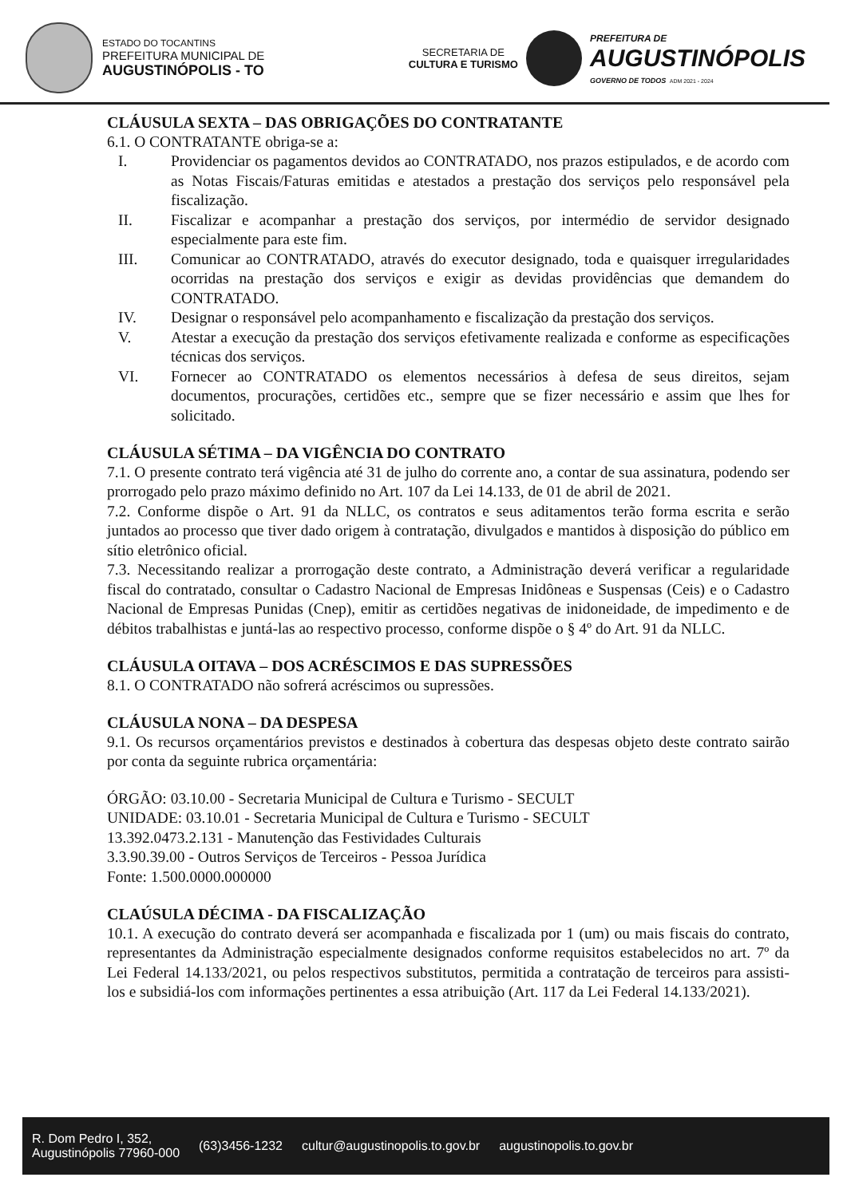ESTADO DO TOCANTINS
PREFEITURA MUNICIPAL DE
AUGUSTINÓPOLIS - TO
SECRETARIA DE
CULTURA E TURISMO
PREFEITURA DE
AUGUSTINÓPOLIS
GOVERNO DE TODOS ADM 2021 - 2024
CLÁUSULA SEXTA – DAS OBRIGAÇÕES DO CONTRATANTE
6.1. O CONTRATANTE obriga-se a:
I. Providenciar os pagamentos devidos ao CONTRATADO, nos prazos estipulados, e de acordo com as Notas Fiscais/Faturas emitidas e atestados a prestação dos serviços pelo responsável pela fiscalização.
II. Fiscalizar e acompanhar a prestação dos serviços, por intermédio de servidor designado especialmente para este fim.
III. Comunicar ao CONTRATADO, através do executor designado, toda e quaisquer irregularidades ocorridas na prestação dos serviços e exigir as devidas providências que demandem do CONTRATADO.
IV. Designar o responsável pelo acompanhamento e fiscalização da prestação dos serviços.
V. Atestar a execução da prestação dos serviços efetivamente realizada e conforme as especificações técnicas dos serviços.
VI. Fornecer ao CONTRATADO os elementos necessários à defesa de seus direitos, sejam documentos, procurações, certidões etc., sempre que se fizer necessário e assim que lhes for solicitado.
CLÁUSULA SÉTIMA – DA VIGÊNCIA DO CONTRATO
7.1. O presente contrato terá vigência até 31 de julho do corrente ano, a contar de sua assinatura, podendo ser prorrogado pelo prazo máximo definido no Art. 107 da Lei 14.133, de 01 de abril de 2021.
7.2. Conforme dispõe o Art. 91 da NLLC, os contratos e seus aditamentos terão forma escrita e serão juntados ao processo que tiver dado origem à contratação, divulgados e mantidos à disposição do público em sítio eletrônico oficial.
7.3. Necessitando realizar a prorrogação deste contrato, a Administração deverá verificar a regularidade fiscal do contratado, consultar o Cadastro Nacional de Empresas Inidôneas e Suspensas (Ceis) e o Cadastro Nacional de Empresas Punidas (Cnep), emitir as certidões negativas de inidoneidade, de impedimento e de débitos trabalhistas e juntá-las ao respectivo processo, conforme dispõe o § 4º do Art. 91 da NLLC.
CLÁUSULA OITAVA – DOS ACRÉSCIMOS E DAS SUPRESSÕES
8.1. O CONTRATADO não sofrerá acréscimos ou supressões.
CLÁUSULA NONA – DA DESPESA
9.1. Os recursos orçamentários previstos e destinados à cobertura das despesas objeto deste contrato sairão por conta da seguinte rubrica orçamentária:
ÓRGÃO: 03.10.00 - Secretaria Municipal de Cultura e Turismo - SECULT
UNIDADE: 03.10.01 - Secretaria Municipal de Cultura e Turismo - SECULT
13.392.0473.2.131 - Manutenção das Festividades Culturais
3.3.90.39.00 - Outros Serviços de Terceiros - Pessoa Jurídica
Fonte: 1.500.0000.000000
CLAÚSULA DÉCIMA - DA FISCALIZAÇÃO
10.1. A execução do contrato deverá ser acompanhada e fiscalizada por 1 (um) ou mais fiscais do contrato, representantes da Administração especialmente designados conforme requisitos estabelecidos no art. 7º da Lei Federal 14.133/2021, ou pelos respectivos substitutos, permitida a contratação de terceiros para assisti-los e subsidiá-los com informações pertinentes a essa atribuição (Art. 117 da Lei Federal 14.133/2021).
R. Dom Pedro I, 352,
Augustinópolis 77960-000
(63)3456-1232
cultur@augustinopolis.to.gov.br
augustinopolis.to.gov.br